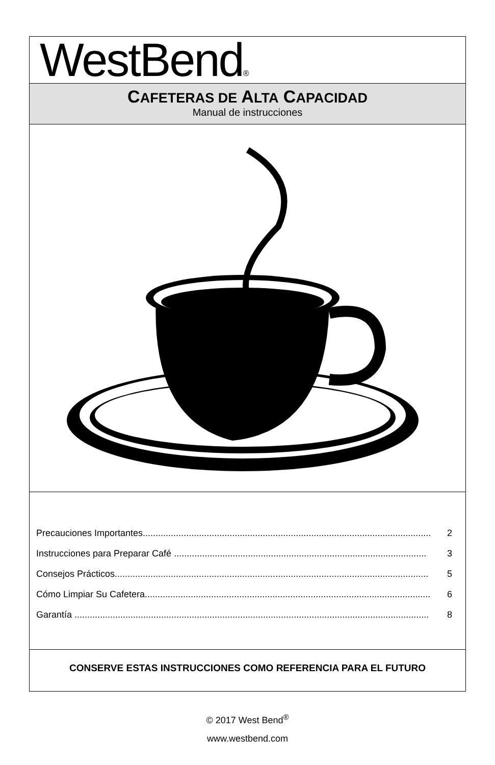WestBend®
CAFETERAS DE ALTA CAPACIDAD
Manual de instrucciones
Precauciones Importantes................................................................................................................. 2
Instrucciones para Preparar Café ................................................................................................... 3
Consejos Prácticos........................................................................................................................... 5
Cómo Limpiar Su Cafetera................................................................................................................ 6
Garantía ........................................................................................................................................... 8
CONSERVE ESTAS INSTRUCCIONES COMO REFERENCIA PARA EL FUTURO
© 2017 West Bend<sup>®</sup>
www.westbend.com